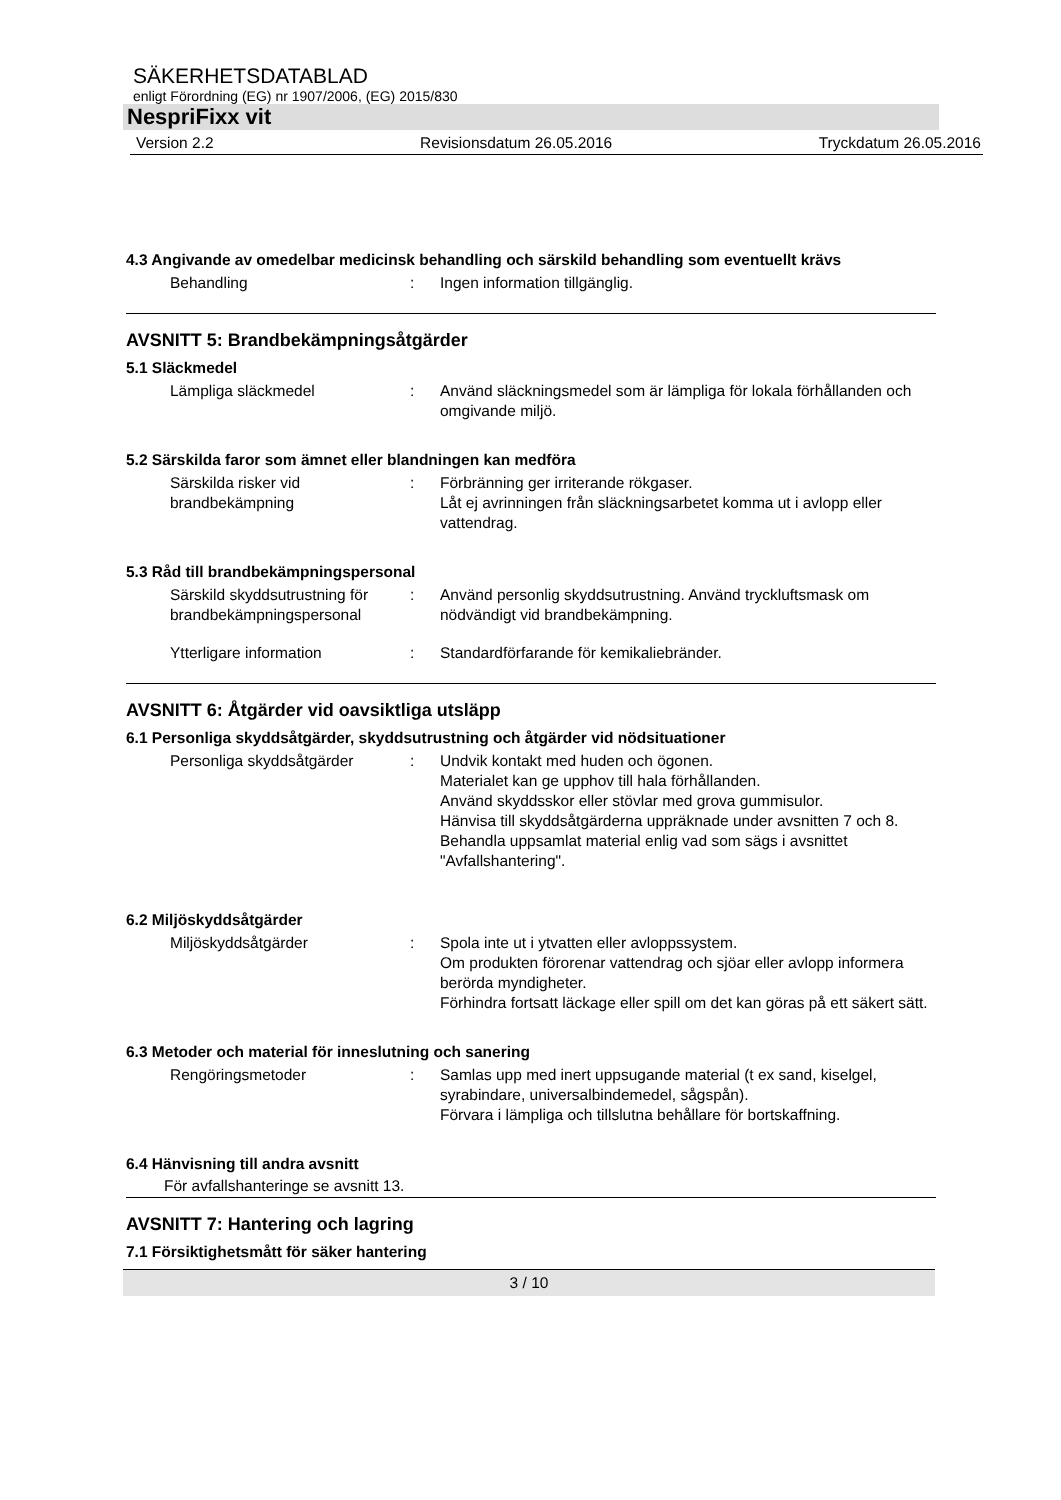SÄKERHETSDATABLAD
enligt Förordning (EG) nr 1907/2006, (EG) 2015/830
NespriFixx vit
Version 2.2 Revisionsdatum 26.05.2016 Tryckdatum 26.05.2016
4.3 Angivande av omedelbar medicinsk behandling och särskild behandling som eventuellt krävs
Behandling : Ingen information tillgänglig.
AVSNITT 5: Brandbekämpningsåtgärder
5.1 Släckmedel
Lämpliga släckmedel : Använd släckningsmedel som är lämpliga för lokala förhållanden och omgivande miljö.
5.2 Särskilda faror som ämnet eller blandningen kan medföra
Särskilda risker vid brandbekämpning
: Förbränning ger irriterande rökgaser.
Låt ej avrinningen från släckningsarbetet komma ut i avlopp eller vattendrag.
5.3 Råd till brandbekämpningspersonal
Särskild skyddsutrustning för brandbekämpningspersonal
: Använd personlig skyddsutrustning. Använd tryckluftsmask om nödvändigt vid brandbekämpning.
Ytterligare information : Standardförfarande för kemikaliebränder.
AVSNITT 6: Åtgärder vid oavsiktliga utsläpp
6.1 Personliga skyddsåtgärder, skyddsutrustning och åtgärder vid nödsituationer
Personliga skyddsåtgärder : Undvik kontakt med huden och ögonen.
Materialet kan ge upphov till hala förhållanden.
Använd skyddsskor eller stövlar med grova gummisulor.
Hänvisa till skyddsåtgärderna uppräknade under avsnitten 7 och 8.
Behandla uppsamlat material enlig vad som sägs i avsnittet "Avfallshantering".
6.2 Miljöskyddsåtgärder
Miljöskyddsåtgärder : Spola inte ut i ytvatten eller avloppssystem.
Om produkten förorenar vattendrag och sjöar eller avlopp informera berörda myndigheter.
Förhindra fortsatt läckage eller spill om det kan göras på ett säkert sätt.
6.3 Metoder och material för inneslutning och sanering
Rengöringsmetoder : Samlas upp med inert uppsugande material (t ex sand, kiselgel, syrabindare, universalbindemedel, sågspån).
Förvara i lämpliga och tillslutna behållare för bortskaffning.
6.4 Hänvisning till andra avsnitt
För avfallshanteringe se avsnitt 13.
AVSNITT 7: Hantering och lagring
7.1 Försiktighetsmått för säker hantering
3 / 10